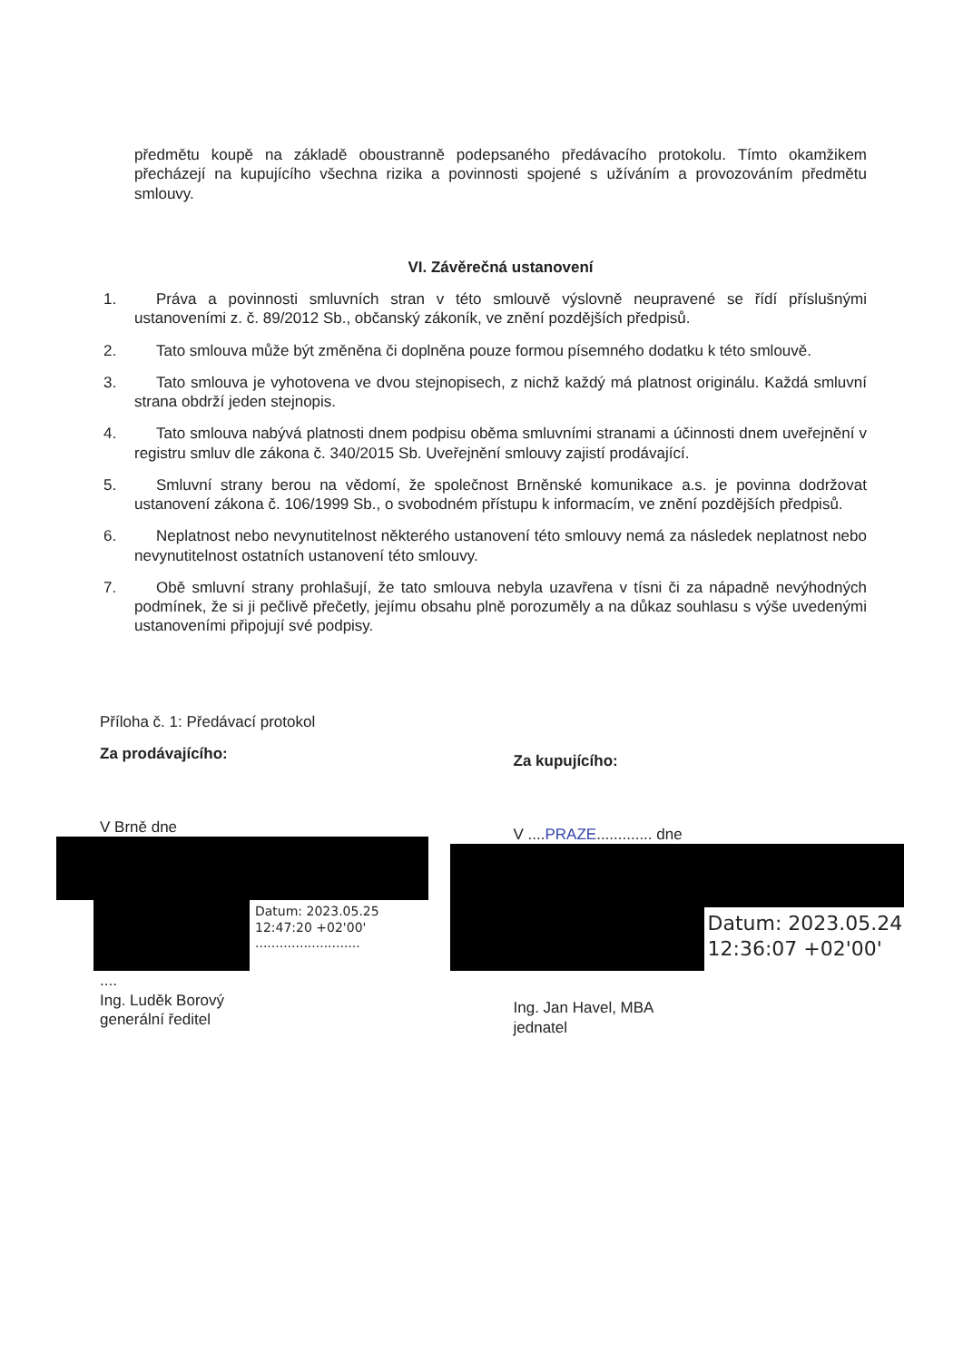předmětu koupě na základě oboustranně podepsaného předávacího protokolu. Tímto okamžikem přecházejí na kupujícího všechna rizika a povinnosti spojené s užíváním a provozováním předmětu smlouvy.
VI. Závěrečná ustanovení
1. Práva a povinnosti smluvních stran v této smlouvě výslovně neupravené se řídí příslušnými ustanoveními z. č. 89/2012 Sb., občanský zákoník, ve znění pozdějších předpisů.
2. Tato smlouva může být změněna či doplněna pouze formou písemného dodatku k této smlouvě.
3. Tato smlouva je vyhotovena ve dvou stejnopisech, z nichž každý má platnost originálu. Každá smluvní strana obdrží jeden stejnopis.
4. Tato smlouva nabývá platnosti dnem podpisu oběma smluvními stranami a účinnosti dnem uveřejnění v registru smluv dle zákona č. 340/2015 Sb. Uveřejnění smlouvy zajistí prodávající.
5. Smluvní strany berou na vědomí, že společnost Brněnské komunikace a.s. je povinna dodržovat ustanovení zákona č. 106/1999 Sb., o svobodném přístupu k informacím, ve znění pozdějších předpisů.
6. Neplatnost nebo nevynutitelnost některého ustanovení této smlouvy nemá za následek neplatnost nebo nevynutitelnost ostatních ustanovení této smlouvy.
7. Obě smluvní strany prohlašují, že tato smlouva nebyla uzavřena v tísni či za nápadně nevýhodných podmínek, že si ji pečlivě přečetly, jejímu obsahu plně porozuměly a na důkaz souhlasu s výše uvedenými ustanoveními připojují své podpisy.
Příloha č. 1: Předávací protokol
Za prodávajícího:
V Brně dne
Datum: 2023.05.25
12:47:20 +02'00'
..........................
....
Ing. Luděk Borový
generální ředitel
Za kupujícího:
V ....PRAZE............. dne
Datum: 2023.05.24
12:36:07 +02'00'
Ing. Jan Havel, MBA
jednatel